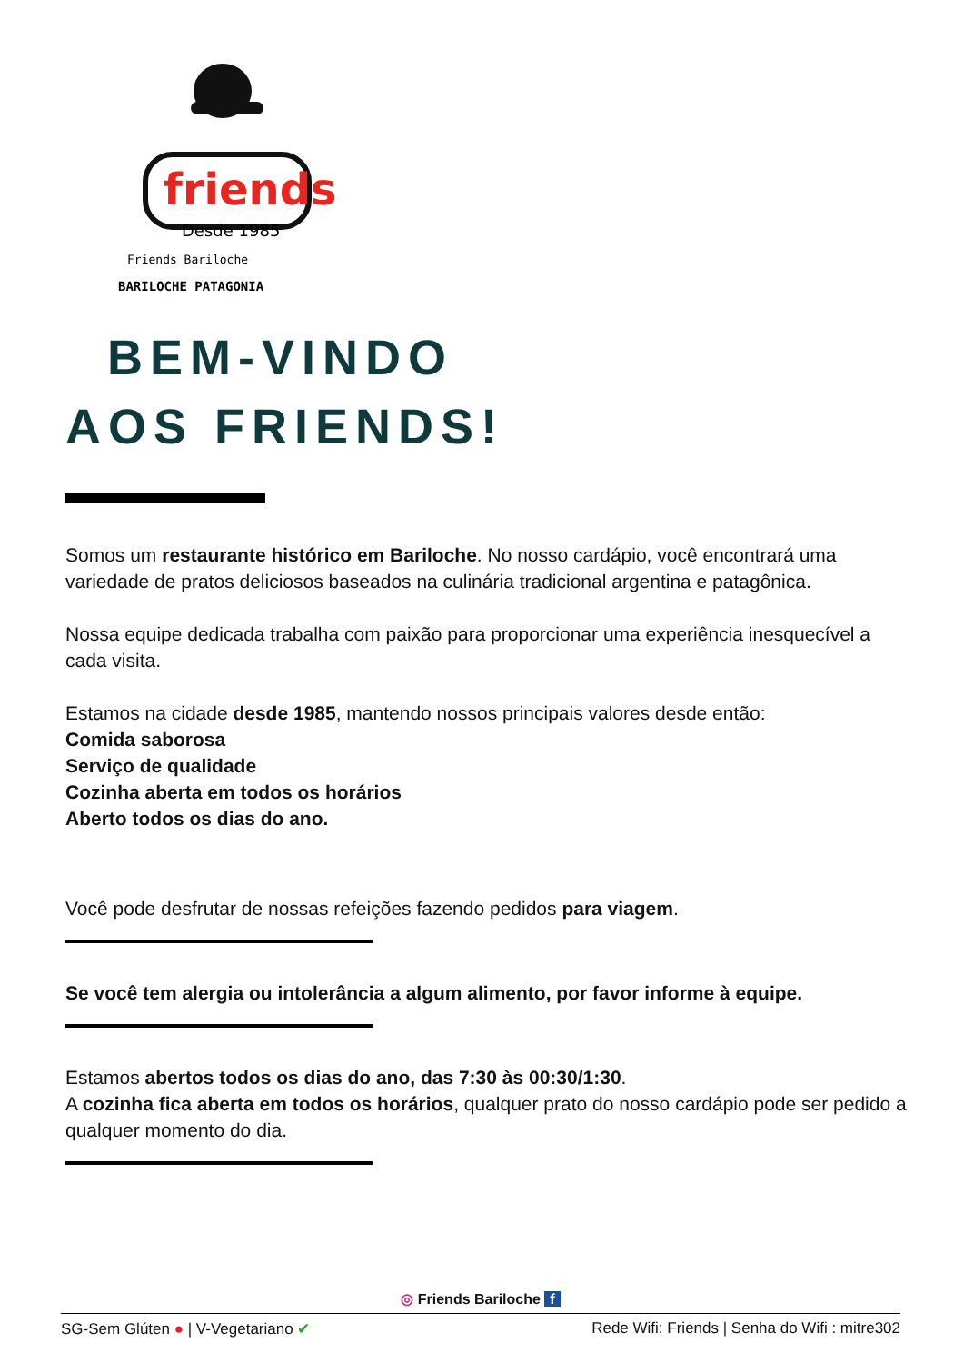friends
Desde 1985
Friends Bariloche
BARILOCHE PATAGONIA
BEM-VINDO
AOS FRIENDS!
Somos um restaurante histórico em Bariloche. No nosso cardápio, você encontrará uma variedade de pratos deliciosos baseados na culinária tradicional argentina e patagônica.
Nossa equipe dedicada trabalha com paixão para proporcionar uma experiência inesquecível a cada visita.
Estamos na cidade desde 1985, mantendo nossos principais valores desde então:
Comida saborosa
Serviço de qualidade
Cozinha aberta em todos os horários
Aberto todos os dias do ano.
Você pode desfrutar de nossas refeições fazendo pedidos para viagem.
Se você tem alergia ou intolerância a algum alimento, por favor informe à equipe.
Estamos abertos todos os dias do ano, das 7:30 às 00:30/1:30.
A cozinha fica aberta em todos os horários, qualquer prato do nosso cardápio pode ser pedido a qualquer momento do dia.
◎ Friends Bariloche f
SG-Sem Glúten ● | V-Vegetariano ✔ Rede Wifi: Friends | Senha do Wifi : mitre302